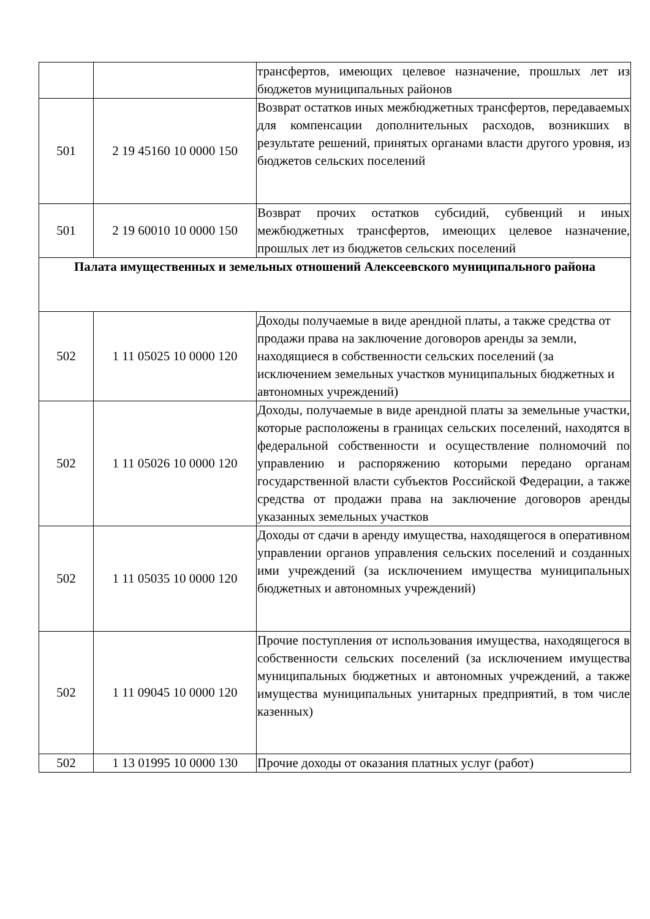| | | трансфертов, имеющих целевое назначение, прошлых лет из бюджетов муниципальных районов |
| 501 | 2 19 45160 10 0000 150 | Возврат остатков иных межбюджетных трансфертов, передаваемых для компенсации дополнительных расходов, возникших в результате решений, принятых органами власти другого уровня, из бюджетов сельских поселений |
| 501 | 2 19 60010 10 0000 150 | Возврат прочих остатков субсидий, субвенций и иных межбюджетных трансфертов, имеющих целевое назначение, прошлых лет из бюджетов сельских поселений |
| Палата имущественных и земельных отношений Алексеевского муниципального района | | |
| 502 | 1 11 05025 10 0000 120 | Доходы получаемые в виде арендной платы, а также средства от продажи права на заключение договоров аренды за земли, находящиеся в собственности сельских поселений (за исключением земельных участков муниципальных бюджетных и автономных учреждений) |
| 502 | 1 11 05026 10 0000 120 | Доходы, получаемые в виде арендной платы за земельные участки, которые расположены в границах сельских поселений, находятся в федеральной собственности и осуществление полномочий по управлению и распоряжению которыми передано органам государственной власти субъектов Российской Федерации, а также средства от продажи права на заключение договоров аренды указанных земельных участков |
| 502 | 1 11 05035 10 0000 120 | Доходы от сдачи в аренду имущества, находящегося в оперативном управлении органов управления сельских поселений и созданных ими учреждений (за исключением имущества муниципальных бюджетных и автономных учреждений) |
| 502 | 1 11 09045 10 0000 120 | Прочие поступления от использования имущества, находящегося в собственности сельских поселений (за исключением имущества муниципальных бюджетных и автономных учреждений, а также имущества муниципальных унитарных предприятий, в том числе казенных) |
| 502 | 1 13 01995 10 0000 130 | Прочие доходы от оказания платных услуг (работ) |